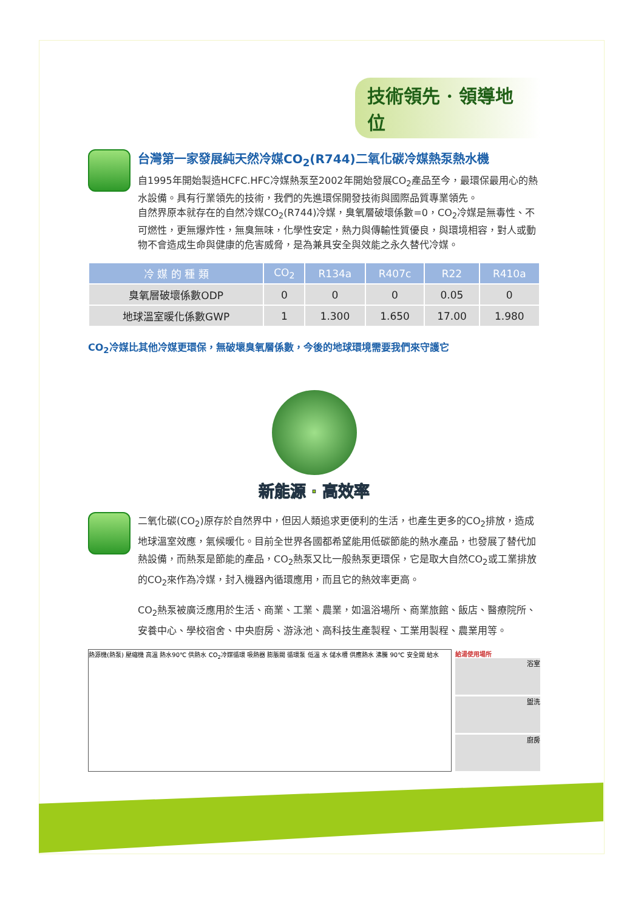技術領先 · 領導地位
台灣第一家發展純天然冷媒CO<sub>2</sub>(R744)二氧化碳冷媒熱泵熱水機
自1995年開始製造HCFC.HFC冷媒熱泵至2002年開始發展CO<sub>2</sub>產品至今，最環保最用心的熱水設備。具有行業領先的技術，我們的先進環保開發技術與國際品質專業領先。
自然界原本就存在的自然冷媒CO<sub>2</sub>(R744)冷媒，臭氧層破壞係數=0，CO<sub>2</sub>冷媒是無毒性、不可燃性，更無爆炸性，無臭無味，化學性安定，熱力與傳輸性質優良，與環境相容，對人或動物不會造成生命與健康的危害威脅，是為兼具安全與效能之永久替代冷媒。
| 冷 媒 的 種 類 | CO<sub>2</sub> | R134a | R407c | R22 | R410a |
| --- | --- | --- | --- | --- | --- |
| 臭氧層破壞係數ODP | 0 | 0 | 0 | 0.05 | 0 |
| 地球溫室暖化係數GWP | 1 | 1.300 | 1.650 | 17.00 | 1.980 |
CO<sub>2</sub>冷媒比其他冷媒更環保，無破壞臭氧層係數，今後的地球環境需要我們來守護它
新能源 · 高效率
二氧化碳(CO<sub>2</sub>)原存於自然界中，但因人類追求更便利的生活，也產生更多的CO<sub>2</sub>排放，造成地球溫室效應，氣候暖化。目前全世界各國都希望能用低碳節能的熱水產品，也發展了替代加熱設備，而熱泵是節能的產品，CO<sub>2</sub>熱泵又比一般熱泵更環保，它是取大自然CO<sub>2</sub>或工業排放的CO<sub>2</sub>來作為冷媒，封入機器內循環應用，而且它的熱效率更高。
CO<sub>2</sub>熱泵被廣泛應用於生活、商業、工業、農業，如溫浴場所、商業旅館、飯店、醫療院所、安養中心、學校宿舍、中央廚房、游泳池、高科技生產製程、工業用製程、農業用等。
熱源機(熱泵) 壓縮機 高溫 熱水90℃ 供熱水 CO<sub>2</sub>冷媒循環 吸熱器 膨脹閥 循環泵 低溫 水 儲水槽 供應熱水 沸騰 90℃ 安全閥 給水
給湯使用場所
浴室
盥洗
廚房